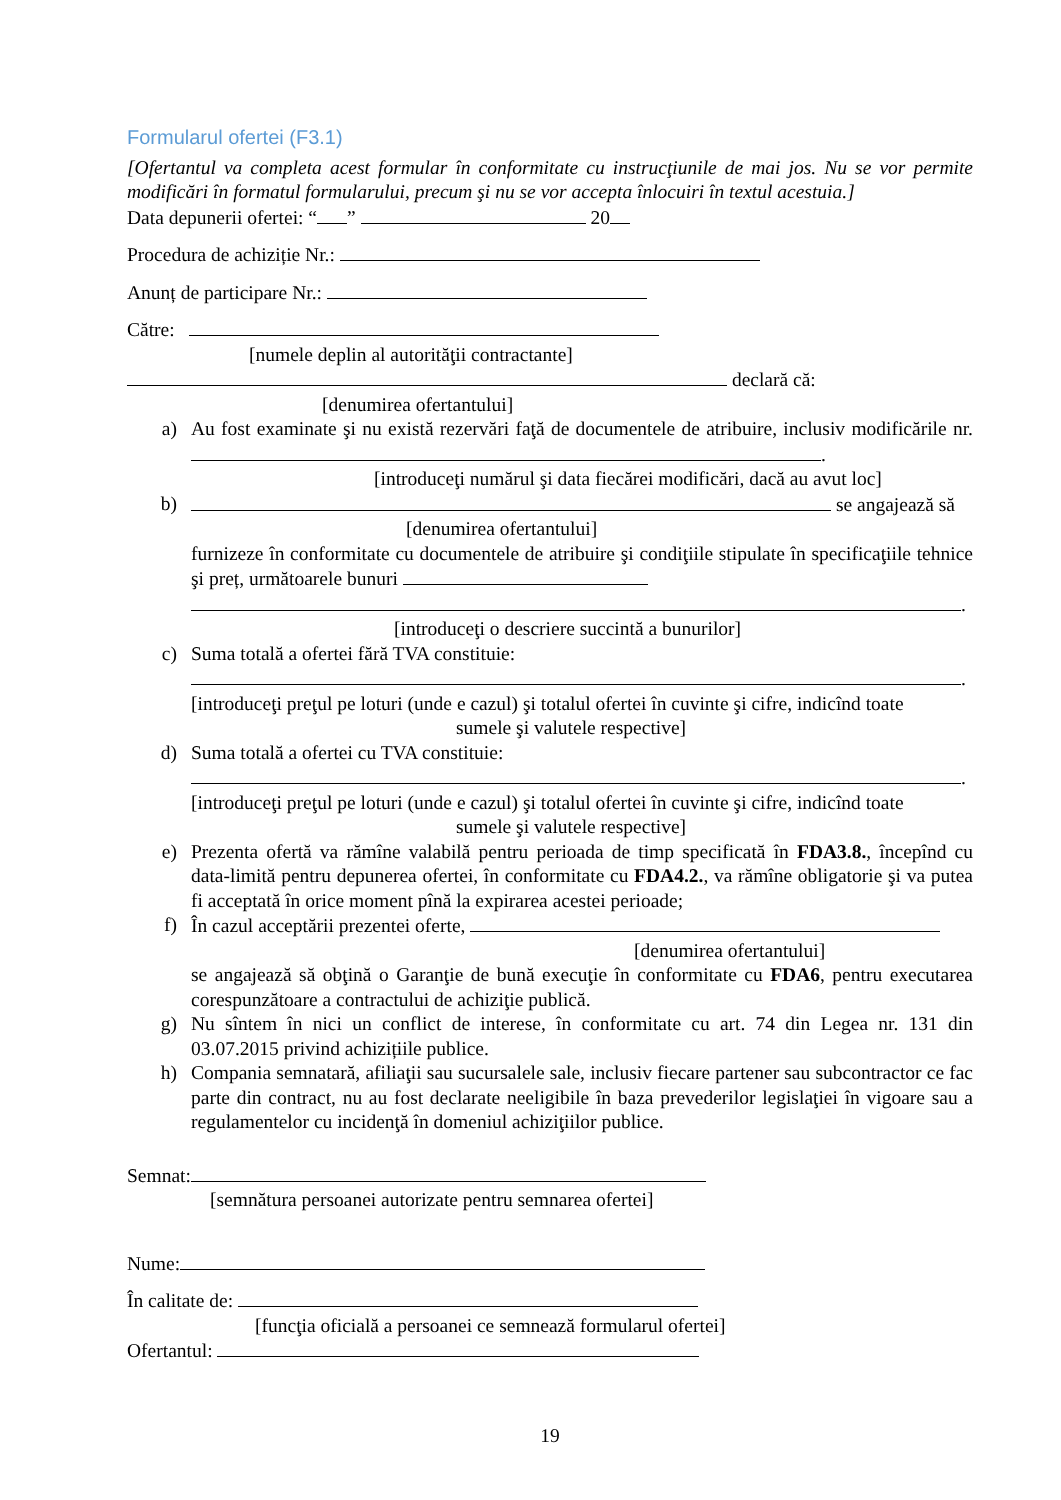Formularul ofertei (F3.1)
[Ofertantul va completa acest formular în conformitate cu instrucţiunile de mai jos. Nu se vor permite modificări în formatul formularului, precum şi nu se vor accepta înlocuiri în textul acestuia.]
Data depunerii ofertei: “ ” 20
Procedura de achiziție Nr.:
Anunț de participare Nr.:
Către:
[numele deplin al autorităţii contractante]
declară că:
[denumirea ofertantului]
a) Au fost examinate şi nu există rezervări faţă de documentele de atribuire, inclusiv modificările nr. .
[introduceţi numărul şi data fiecărei modificări, dacă au avut loc]
b) se angajează să
[denumirea ofertantului]
furnizeze în conformitate cu documentele de atribuire şi condiţiile stipulate în specificaţiile tehnice şi preț, următoarele bunuri
.
[introduceţi o descriere succintă a bunurilor]
c) Suma totală a ofertei fără TVA constituie:
.
[introduceţi preţul pe loturi (unde e cazul) şi totalul ofertei în cuvinte şi cifre, indicînd toate
sumele şi valutele respective]
d) Suma totală a ofertei cu TVA constituie:
.
[introduceţi preţul pe loturi (unde e cazul) şi totalul ofertei în cuvinte şi cifre, indicînd toate
sumele şi valutele respective]
e) Prezenta ofertă va rămîne valabilă pentru perioada de timp specificată în FDA3.8., începînd cu data-limită pentru depunerea ofertei, în conformitate cu FDA4.2., va rămîne obligatorie şi va putea fi acceptată în orice moment pînă la expirarea acestei perioade;
f) În cazul acceptării prezentei oferte,
[denumirea ofertantului]
se angajează să obţină o Garanţie de bună execuţie în conformitate cu FDA6, pentru executarea corespunzătoare a contractului de achiziţie publică.
g) Nu sîntem în nici un conflict de interese, în conformitate cu art. 74 din Legea nr. 131 din 03.07.2015 privind achizițiile publice.
h) Compania semnatară, afiliaţii sau sucursalele sale, inclusiv fiecare partener sau subcontractor ce fac parte din contract, nu au fost declarate neeligibile în baza prevederilor legislaţiei în vigoare sau a regulamentelor cu incidenţă în domeniul achiziţiilor publice.
Semnat:
[semnătura persoanei autorizate pentru semnarea ofertei]
Nume:
În calitate de:
[funcţia oficială a persoanei ce semnează formularul ofertei]
Ofertantul:
19